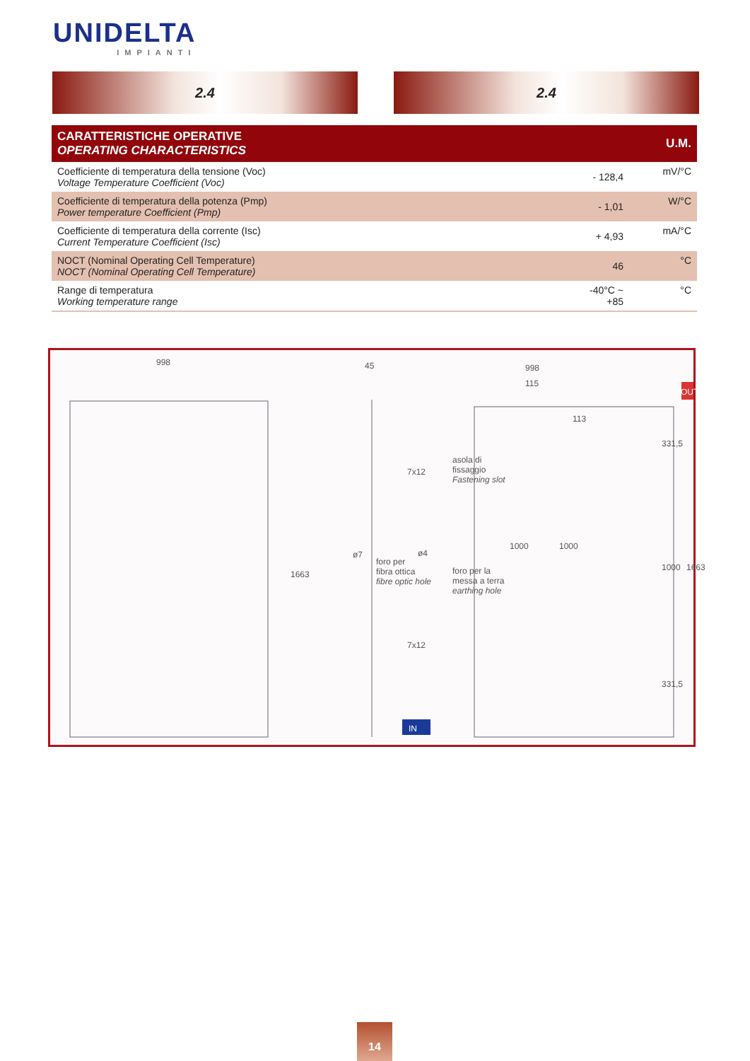UNIDELTA
IMPIANTI
2.4 2.4
| CARATTERISTICHE OPERATIVE OPERATING CHARACTERISTICS | | U.M. |
| --- | --- | --- |
| Coefficiente di temperatura della tensione (Voc) Voltage Temperature Coefficient (Voc) | - 128,4 | mV/°C |
| Coefficiente di temperatura della potenza (Pmp) Power temperature Coefficient (Pmp) | - 1,01 | W/°C |
| Coefficiente di temperatura della corrente (Isc) Current Temperature Coefficient (Isc) | + 4,93 | mA/°C |
| NOCT (Nominal Operating Cell Temperature) NOCT (Nominal Operating Cell Temperature) | 46 | °C |
| Range di temperatura Working temperature range | -40°C ~ +85 | °C |
998 45 998
115
113
OUT
7x12
asola di
fissaggio
Fastening slot
ø7
foro per
fibra ottica
fibre optic hole
ø4
foro per la
messa a terra
earthing hole
1000 1000
1663
331,5
1000 1663
7x12
331,5
IN
14